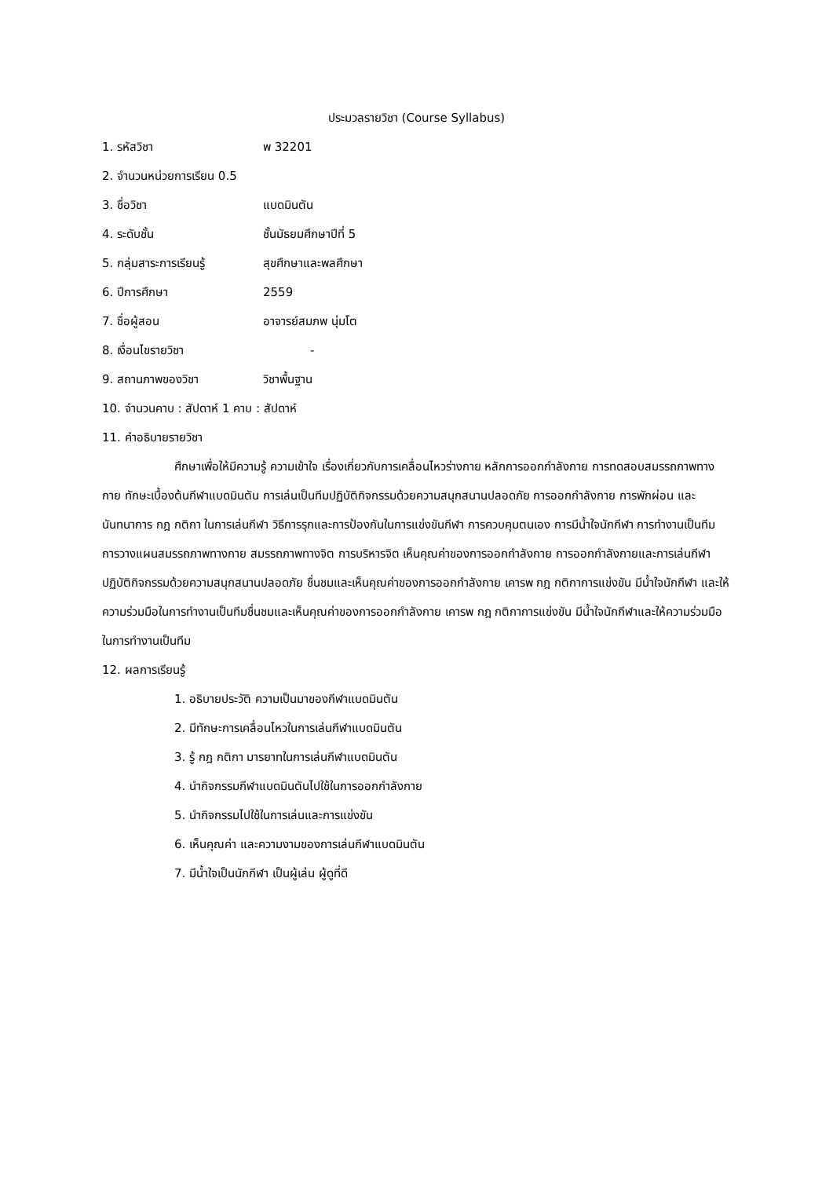ประมวลรายวิชา (Course Syllabus)
1. รหัสวิชา พ 32201
2. จำนวนหน่วยการเรียน 0.5
3. ชื่อวิชา แบดมินตัน
4. ระดับชั้น ชั้นมัธยมศึกษาปีที่ 5
5. กลุ่มสาระการเรียนรู้ สุขศึกษาและพลศึกษา
6. ปีการศึกษา 2559
7. ชื่อผู้สอน อาจารย์สมภพ นุ่มโต
8. เงื่อนไขรายวิชา -
9. สถานภาพของวิชา วิชาพื้นฐาน
10. จำนวนคาบ : สัปดาห์ 1 คาบ : สัปดาห์
11. คำอธิบายรายวิชา
ศึกษาเพื่อให้มีความรู้ ความเข้าใจ เรื่องเกี่ยวกับการเคลื่อนไหวร่างกาย หลักการออกกำลังกาย การทดสอบสมรรถภาพทางกาย ทักษะเบื้องต้นกีฬาแบดมินตัน การเล่นเป็นทีมปฏิบัติกิจกรรมด้วยความสนุกสนานปลอดภัย การออกกำลังกาย การพักผ่อน และนันทนาการ กฎ กติกา ในการเล่นกีฬา วิธีการรุกและการป้องกันในการแข่งขันกีฬา การควบคุมตนเอง การมีน้ำใจนักกีฬา การทำงานเป็นทีม การวางแผนสมรรถภาพทางกาย สมรรถภาพทางจิต การบริหารจิต เห็นคุณค่าของการออกกำลังกาย การออกกำลังกายและการเล่นกีฬาปฏิบัติกิจกรรมด้วยความสนุกสนานปลอดภัย ชื่นชมและเห็นคุณค่าของการออกกำลังกาย เคารพ กฎ กติกาการแข่งขัน มีน้ำใจนักกีฬา และให้ความร่วมมือในการทำงานเป็นทีมชื่นชมและเห็นคุณค่าของการออกกำลังกาย เคารพ กฎ กติกาการแข่งขัน มีน้ำใจนักกีฬาและให้ความร่วมมือในการทำงานเป็นทีม
12. ผลการเรียนรู้
1. อธิบายประวัติ ความเป็นมาของกีฬาแบดมินตัน
2. มีทักษะการเคลื่อนไหวในการเล่นกีฬาแบดมินตัน
3. รู้ กฎ กติกา มารยาทในการเล่นกีฬาแบดมินตัน
4. นำกิจกรรมกีฬาแบดมินตันไปใช้ในการออกกำลังกาย
5. นำกิจกรรมไปใช้ในการเล่นและการแข่งขัน
6. เห็นคุณค่า และความงามของการเล่นกีฬาแบดมินตัน
7. มีน้ำใจเป็นนักกีฬา เป็นผู้เล่น ผู้ดูที่ดี